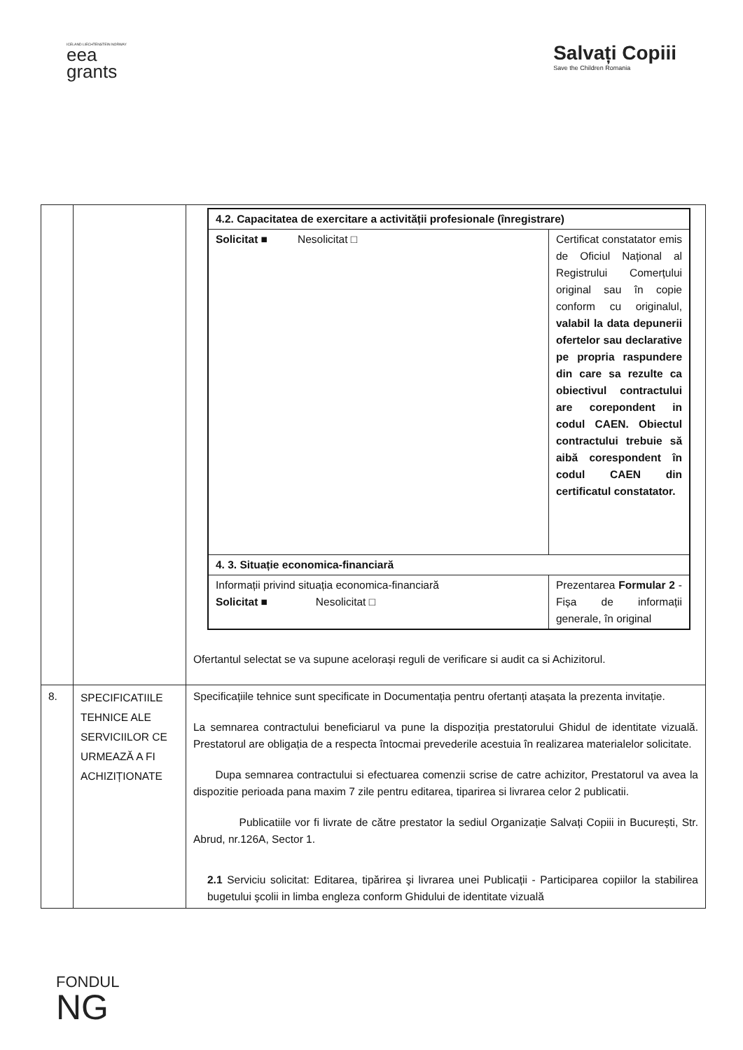ICELAND LIECHTENSTEIN NORWAY
eea
grants
Salvați Copiii
Save the Children Romania
| | | / 4.2. Capacitatea de exercitare a activității profesionale (înregistrare) / / / Solicitat ■ Nesolicitat □ / Certificat constatator emis de Oficiul Național al Registrului Comerțului original sau în copie conform cu originalul, valabil la data depunerii ofertelor sau declarative pe propria raspundere din care sa rezulte ca obiectivul contractului are corepondent in codul CAEN. Obiectul contractului trebuie să aibă corespondent în codul CAEN din certificatul constatator. / / 4. 3. Situație economica-financiară / / / Informații privind situația economica-financiară Solicitat ■ Nesolicitat □ / Prezentarea Formular 2 - Fișa de informații generale, în original / Ofertantul selectat se va supune acelorași reguli de verificare si audit ca si Achizitorul. |
| 8. | SPECIFICATIILE TEHNICE ALE SERVICIILOR CE URMEAZĂ A FI ACHIZIȚIONATE | Specificațiile tehnice sunt specificate in Documentația pentru ofertanți atașata la prezenta invitație. La semnarea contractului beneficiarul va pune la dispoziția prestatorului Ghidul de identitate vizuală. Prestatorul are obligația de a respecta întocmai prevederile acestuia în realizarea materialelor solicitate. Dupa semnarea contractului si efectuarea comenzii scrise de catre achizitor, Prestatorul va avea la dispozitie perioada pana maxim 7 zile pentru editarea, tiparirea si livrarea celor 2 publicatii. Publicatiile vor fi livrate de către prestator la sediul Organizație Salvați Copiii in București, Str. Abrud, nr.126A, Sector 1. 2.1 Serviciu solicitat: Editarea, tipărirea şi livrarea unei Publicații - Participarea copiilor la stabilirea bugetului şcolii in limba engleza conform Ghidului de identitate vizuală |
FONDUL
NG